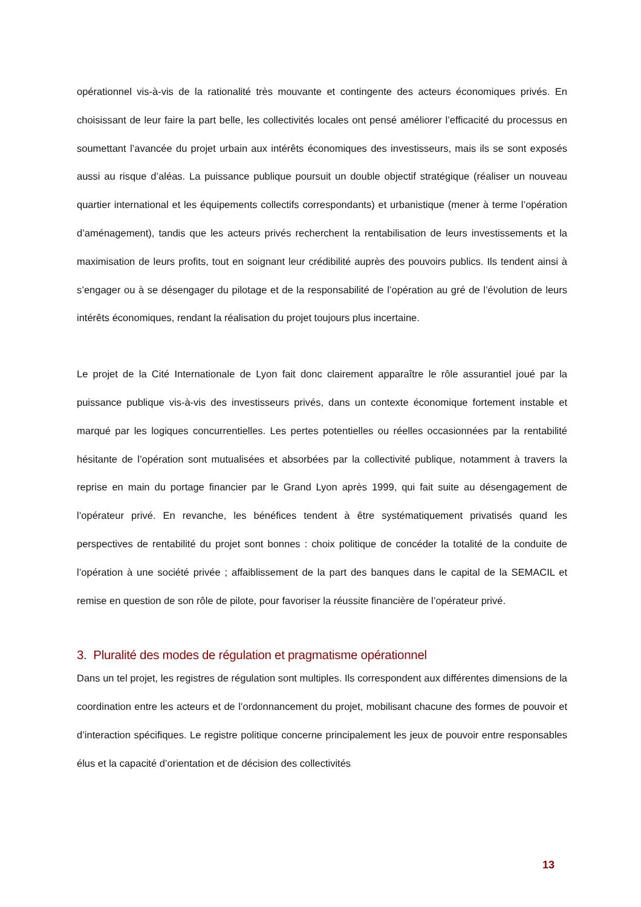opérationnel vis-à-vis de la rationalité très mouvante et contingente des acteurs économiques privés. En choisissant de leur faire la part belle, les collectivités locales ont pensé améliorer l’efficacité du processus en soumettant l’avancée du projet urbain aux intérêts économiques des investisseurs, mais ils se sont exposés aussi au risque d’aléas. La puissance publique poursuit un double objectif stratégique (réaliser un nouveau quartier international et les équipements collectifs correspondants) et urbanistique (mener à terme l’opération d’aménagement), tandis que les acteurs privés recherchent la rentabilisation de leurs investissements et la maximisation de leurs profits, tout en soignant leur crédibilité auprès des pouvoirs publics. Ils tendent ainsi à s’engager ou à se désengager du pilotage et de la responsabilité de l’opération au gré de l’évolution de leurs intérêts économiques, rendant la réalisation du projet toujours plus incertaine.
Le projet de la Cité Internationale de Lyon fait donc clairement apparaître le rôle assurantiel joué par la puissance publique vis-à-vis des investisseurs privés, dans un contexte économique fortement instable et marqué par les logiques concurrentielles. Les pertes potentielles ou réelles occasionnées par la rentabilité hésitante de l’opération sont mutualisées et absorbées par la collectivité publique, notamment à travers la reprise en main du portage financier par le Grand Lyon après 1999, qui fait suite au désengagement de l’opérateur privé. En revanche, les bénéfices tendent à être systématiquement privatisés quand les perspectives de rentabilité du projet sont bonnes : choix politique de concéder la totalité de la conduite de l’opération à une société privée ; affaiblissement de la part des banques dans le capital de la SEMACIL et remise en question de son rôle de pilote, pour favoriser la réussite financière de l’opérateur privé.
3. Pluralité des modes de régulation et pragmatisme opérationnel
Dans un tel projet, les registres de régulation sont multiples. Ils correspondent aux différentes dimensions de la coordination entre les acteurs et de l’ordonnancement du projet, mobilisant chacune des formes de pouvoir et d’interaction spécifiques. Le registre politique concerne principalement les jeux de pouvoir entre responsables élus et la capacité d’orientation et de décision des collectivités
13